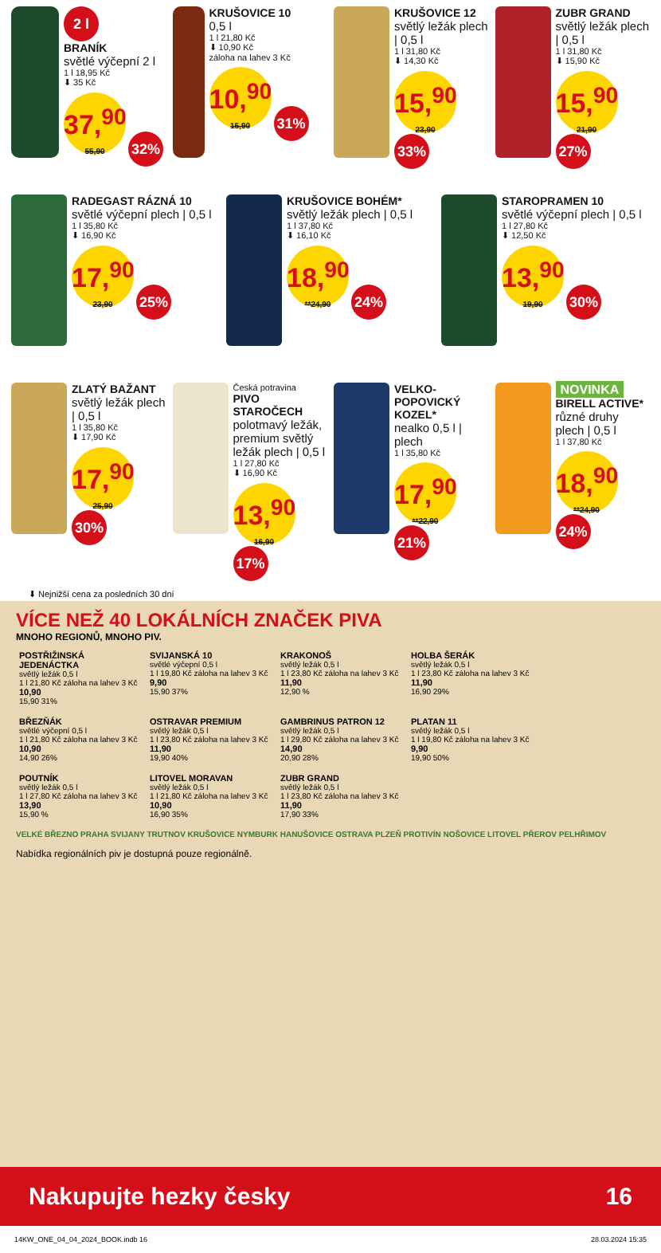2 l
BRANÍK
světlé výčepní 2 l
1 l 18,95 Kč
⬇ 35 Kč
37,<sup>90</sup> 55,90 32%
KRUŠOVICE 10
0,5 l
1 l 21,80 Kč
⬇ 10,90 Kč
záloha na lahev 3 Kč
10,<sup>90</sup> 15,90 31%
KRUŠOVICE 12
světlý ležák plech | 0,5 l
1 l 31,80 Kč
⬇ 14,30 Kč
15,<sup>90</sup> 23,90 33%
ZUBR GRAND
světlý ležák plech | 0,5 l
1 l 31,80 Kč
⬇ 15,90 Kč
15,<sup>90</sup> 21,90 27%
RADEGAST RÁZNÁ 10
světlé výčepní plech | 0,5 l
1 l 35,80 Kč
⬇ 16,90 Kč
17,<sup>90</sup> 23,90 25%
KRUŠOVICE BOHÉM*
světlý ležák plech | 0,5 l
1 l 37,80 Kč
⬇ 16,10 Kč
18,<sup>90</sup> **24,90 24%
STAROPRAMEN 10
světlé výčepní plech | 0,5 l
1 l 27,80 Kč
⬇ 12,50 Kč
13,<sup>90</sup> 19,90 30%
ZLATÝ BAŽANT
světlý ležák plech | 0,5 l
1 l 35,80 Kč
⬇ 17,90 Kč
17,<sup>90</sup> 25,90 30%
Česká potravina
PIVO STAROČECH
polotmavý ležák, premium světlý ležák plech | 0,5 l
1 l 27,80 Kč
⬇ 16,90 Kč
13,<sup>90</sup> 16,90 17%
VELKO-POPOVICKÝ KOZEL*
nealko 0,5 l | plech
1 l 35,80 Kč
17,<sup>90</sup> **22,90 21%
NOVINKA
BIRELL ACTIVE*
různé druhy plech | 0,5 l
1 l 37,80 Kč
18,<sup>90</sup> **24,90 24%
⬇ Nejnižší cena za posledních 30 dní
VÍCE NEŽ 40 LOKÁLNÍCH ZNAČEK PIVA
MNOHO REGIONŮ, MNOHO PIV.
POSTŘIŽINSKÁ JEDENÁCTKA
světlý ležák 0,5 l
1 l 21,80 Kč záloha na lahev 3 Kč
10,90
15,90 31%
SVIJANSKÁ 10
světlé výčepní 0,5 l
1 l 19,80 Kč záloha na lahev 3 Kč
9,90
15,90 37%
KRAKONOŠ
světlý ležák 0,5 l
1 l 23,80 Kč záloha na lahev 3 Kč
11,90
12,90 %
HOLBA ŠERÁK
světlý ležák 0,5 l
1 l 23,80 Kč záloha na lahev 3 Kč
11,90
16,90 29%
BŘEZŇÁK
světlé výčepní 0,5 l
1 l 21,80 Kč záloha na lahev 3 Kč
10,90
14,90 26%
OSTRAVAR PREMIUM
světlý ležák 0,5 l
1 l 23,80 Kč záloha na lahev 3 Kč
11,90
19,90 40%
GAMBRINUS PATRON 12
světlý ležák 0,5 l
1 l 29,80 Kč záloha na lahev 3 Kč
14,90
20,90 28%
PLATAN 11
světlý ležák 0,5 l
1 l 19,80 Kč záloha na lahev 3 Kč
9,90
19,90 50%
POUTNÍK
světlý ležák 0,5 l
1 l 27,80 Kč záloha na lahev 3 Kč
13,90
15,90 %
LITOVEL MORAVAN
světlý ležák 0,5 l
1 l 21,80 Kč záloha na lahev 3 Kč
10,90
16,90 35%
ZUBR GRAND
světlý ležák 0,5 l
1 l 23,80 Kč záloha na lahev 3 Kč
11,90
17,90 33%
VELKÉ BŘEZNO PRAHA SVIJANY TRUTNOV KRUŠOVICE NYMBURK HANUŠOVICE OSTRAVA PLZEŇ PROTIVÍN NOŠOVICE LITOVEL PŘEROV PELHŘIMOV
Nabídka regionálních piv je dostupná pouze regionálně.
Nakupujte hezky česky 16
14KW_ONE_04_04_2024_BOOK.indb 16 28.03.2024 15:35